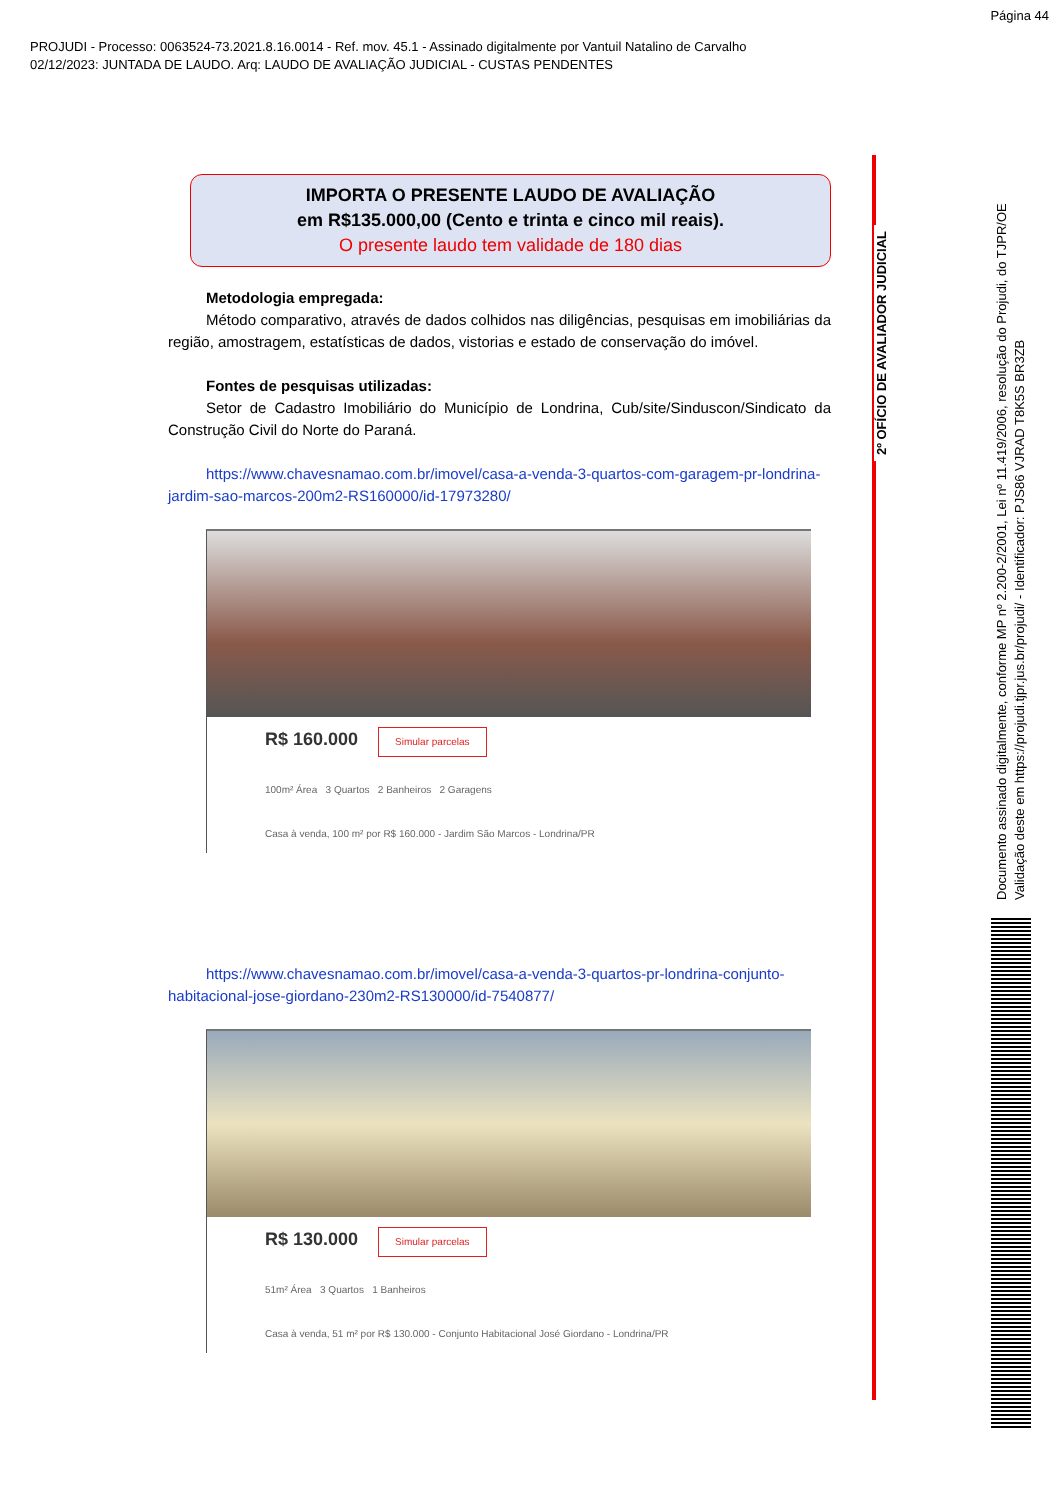Página 44
PROJUDI - Processo: 0063524-73.2021.8.16.0014 - Ref. mov. 45.1 - Assinado digitalmente por Vantuil Natalino de Carvalho
02/12/2023: JUNTADA DE LAUDO. Arq: LAUDO DE AVALIAÇÃO JUDICIAL - CUSTAS PENDENTES
IMPORTA O PRESENTE LAUDO DE AVALIAÇÃO
em R$135.000,00 (Cento e trinta e cinco mil reais).
O presente laudo tem validade de 180 dias
Metodologia empregada:
Método comparativo, através de dados colhidos nas diligências, pesquisas em imobiliárias da região, amostragem, estatísticas de dados, vistorias e estado de conservação do imóvel.
Fontes de pesquisas utilizadas:
Setor de Cadastro Imobiliário do Município de Londrina, Cub/site/Sinduscon/Sindicato da Construção Civil do Norte do Paraná.
https://www.chavesnamao.com.br/imovel/casa-a-venda-3-quartos-com-garagem-pr-londrina-jardim-sao-marcos-200m2-RS160000/id-17973280/
R$ 160.000 Simular parcelas
100m² Área 3 Quartos 2 Banheiros 2 Garagens
Casa à venda, 100 m² por R$ 160.000 - Jardim São Marcos - Londrina/PR
https://www.chavesnamao.com.br/imovel/casa-a-venda-3-quartos-pr-londrina-conjunto-habitacional-jose-giordano-230m2-RS130000/id-7540877/
R$ 130.000 Simular parcelas
51m² Área 3 Quartos 1 Banheiros
Casa à venda, 51 m² por R$ 130.000 - Conjunto Habitacional José Giordano - Londrina/PR
2º OFÍCIO DE AVALIADOR JUDICIAL
Documento assinado digitalmente, conforme MP nº 2.200-2/2001, Lei nº 11.419/2006, resolução do Projudi, do TJPR/OE
Validação deste em https://projudi.tjpr.jus.br/projudi/ - Identificador: PJS86 VJRAD T8K5S BR3ZB